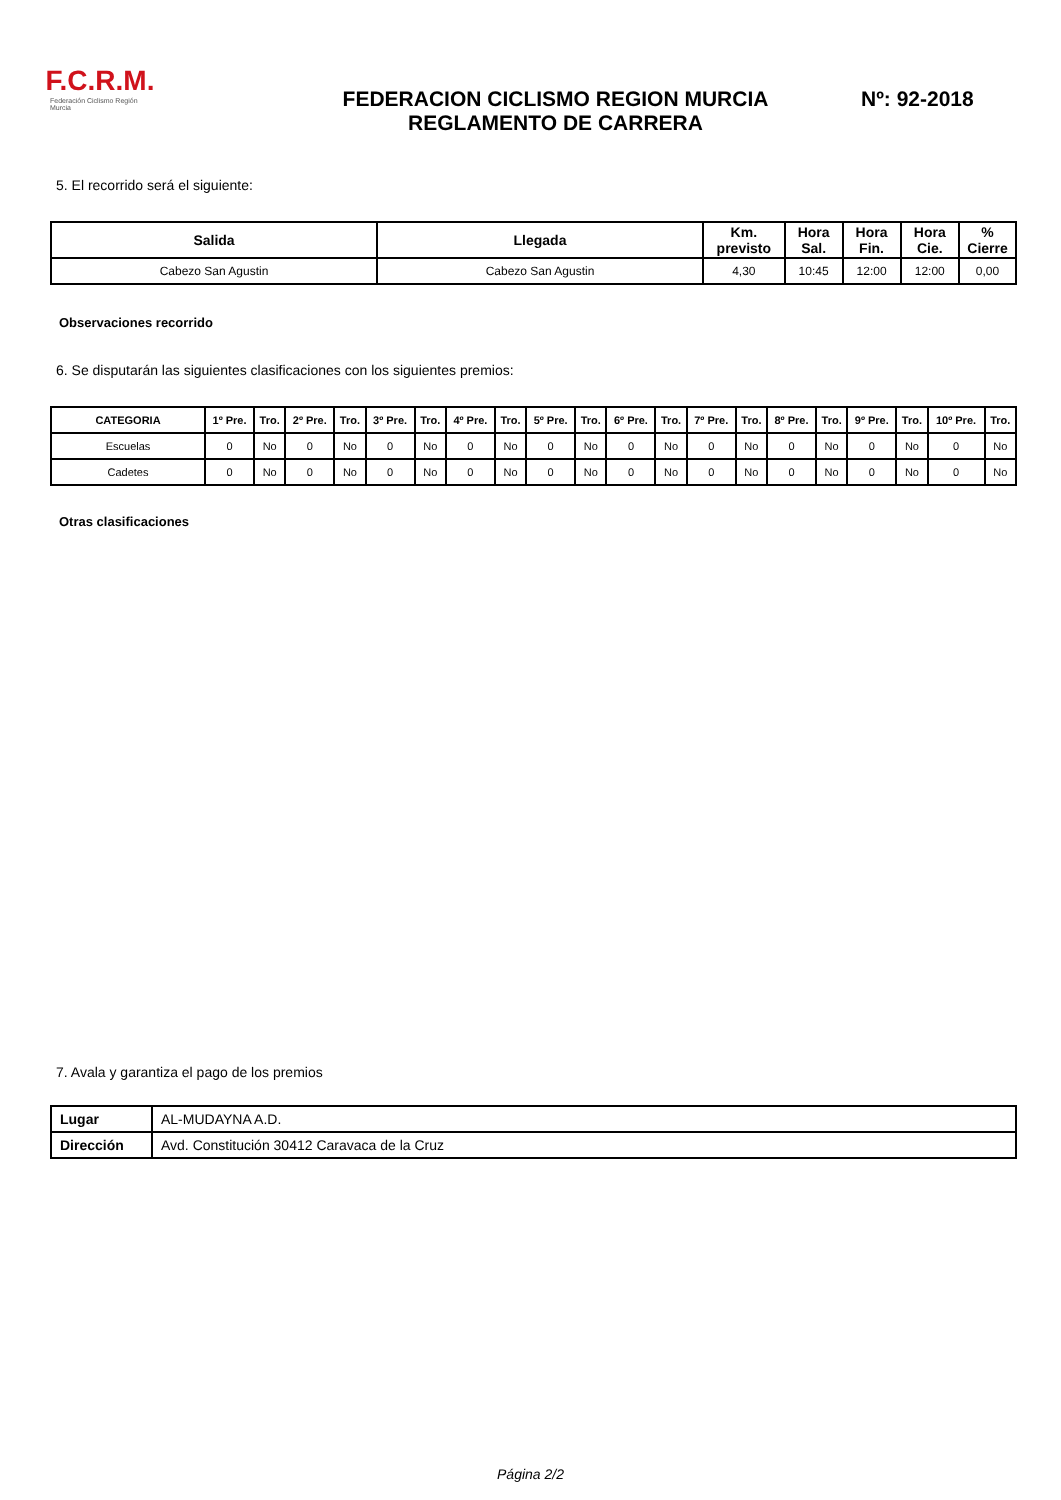F.C.R.M.
Federación Ciclismo Región Murcia
FEDERACION CICLISMO REGION MURCIA
REGLAMENTO DE CARRERA
Nº: 92-2018
5. El recorrido será el siguiente:
| Salida | Llegada | Km. previsto | Hora Sal. | Hora Fin. | Hora Cie. | % Cierre |
| --- | --- | --- | --- | --- | --- | --- |
| Cabezo San Agustin | Cabezo San Agustin | 4,30 | 10:45 | 12:00 | 12:00 | 0,00 |
Observaciones recorrido
6. Se disputarán las siguientes clasificaciones con los siguientes premios:
| CATEGORIA | 1º Pre. | Tro. | 2º Pre. | Tro. | 3º Pre. | Tro. | 4º Pre. | Tro. | 5º Pre. | Tro. | 6º Pre. | Tro. | 7º Pre. | Tro. | 8º Pre. | Tro. | 9º Pre. | Tro. | 10º Pre. | Tro. |
| --- | --- | --- | --- | --- | --- | --- | --- | --- | --- | --- | --- | --- | --- | --- | --- | --- | --- | --- | --- | --- |
| Escuelas | 0 | No | 0 | No | 0 | No | 0 | No | 0 | No | 0 | No | 0 | No | 0 | No | 0 | No | 0 | No |
| Cadetes | 0 | No | 0 | No | 0 | No | 0 | No | 0 | No | 0 | No | 0 | No | 0 | No | 0 | No | 0 | No |
Otras clasificaciones
7. Avala y garantiza el pago de los premios
| Lugar | AL-MUDAYNA A.D. |
| Dirección | Avd. Constitución 30412 Caravaca de la Cruz |
Página 2/2